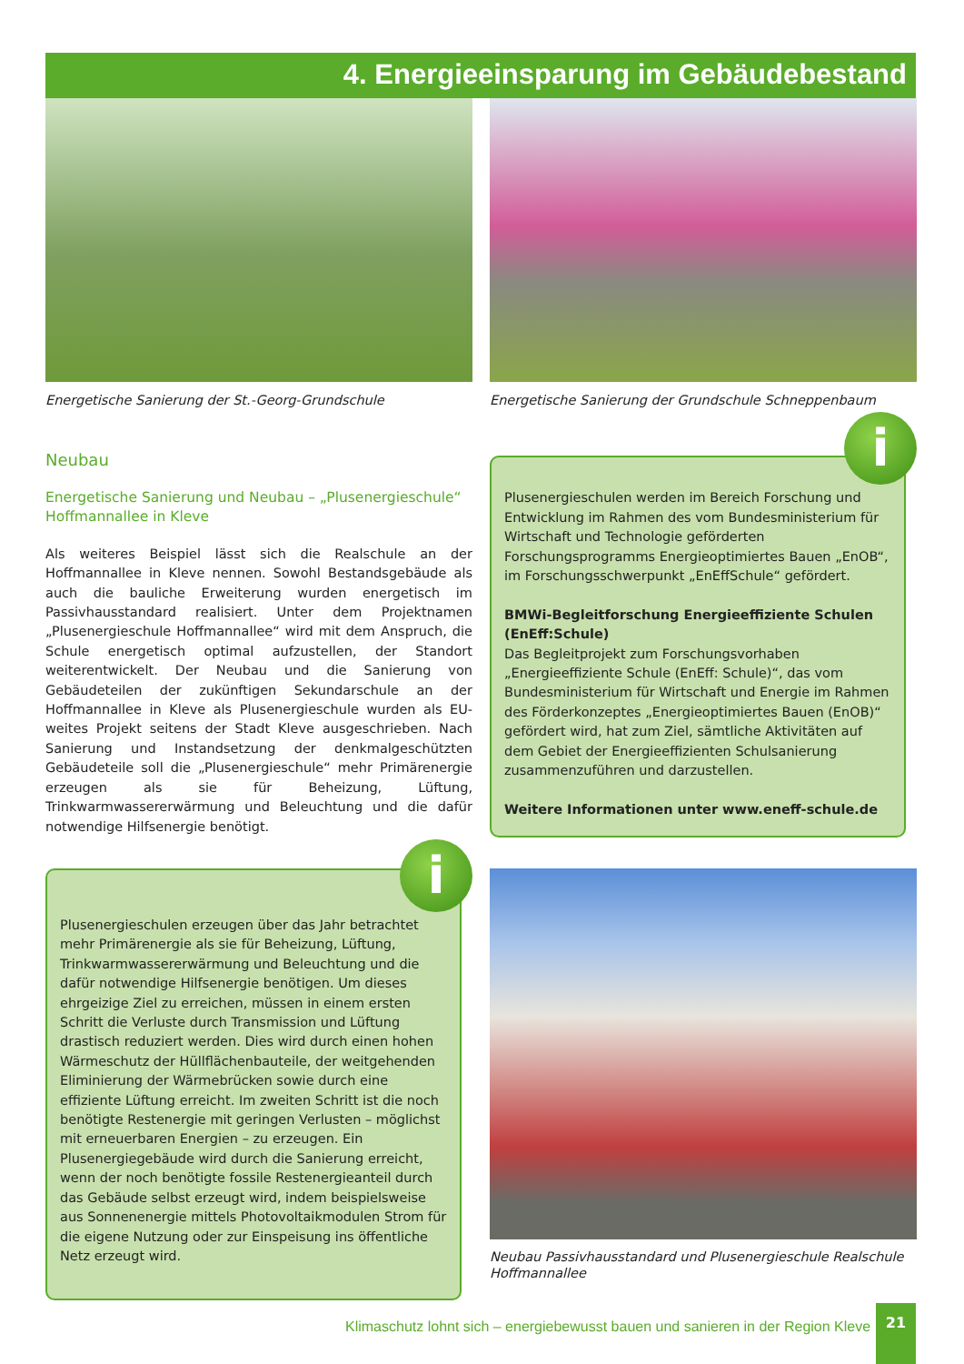4. Energieeinsparung im Gebäudebestand
Energetische Sanierung der St.-Georg-Grundschule
Neubau
Energetische Sanierung und Neubau – „Plusenergieschule“ Hoffmannallee in Kleve
Als weiteres Beispiel lässt sich die Realschule an der Hoffmannallee in Kleve nennen. Sowohl Bestandsgebäude als auch die bauliche Erweiterung wurden energetisch im Passivhausstandard realisiert. Unter dem Projektnamen „Plusenergieschule Hoffmannallee“ wird mit dem Anspruch, die Schule energetisch optimal aufzustellen, der Standort weiterentwickelt. Der Neubau und die Sanierung von Gebäudeteilen der zukünftigen Sekundarschule an der Hoffmannallee in Kleve als Plusenergieschule wurden als EU-weites Projekt seitens der Stadt Kleve ausgeschrieben. Nach Sanierung und Instandsetzung der denkmalgeschützten Gebäudeteile soll die „Plusenergieschule“ mehr Primärenergie erzeugen als sie für Beheizung, Lüftung, Trinkwarmwassererwärmung und Beleuchtung und die dafür notwendige Hilfsenergie benötigt.
Energetische Sanierung der Grundschule Schneppenbaum
i
Plusenergieschulen werden im Bereich Forschung und Entwicklung im Rahmen des vom Bundesministerium für Wirtschaft und Technologie geförderten Forschungsprogramms Energieoptimiertes Bauen „EnOB“, im Forschungsschwerpunkt „EnEffSchule“ gefördert.
BMWi-Begleitforschung Energieeffiziente Schulen (EnEff:Schule)
Das Begleitprojekt zum Forschungsvorhaben „Energieeffiziente Schule (EnEff: Schule)“, das vom Bundesministerium für Wirtschaft und Energie im Rahmen des Förderkonzeptes „Energieoptimiertes Bauen (EnOB)“ gefördert wird, hat zum Ziel, sämtliche Aktivitäten auf dem Gebiet der Energieeffizienten Schulsanierung zusammenzuführen und darzustellen.
Weitere Informationen unter www.eneff-schule.de
i
Plusenergieschulen erzeugen über das Jahr betrachtet mehr Primärenergie als sie für Beheizung, Lüftung, Trinkwarmwassererwärmung und Beleuchtung und die dafür notwendige Hilfsenergie benötigen. Um dieses ehrgeizige Ziel zu erreichen, müssen in einem ersten Schritt die Verluste durch Transmission und Lüftung drastisch reduziert werden. Dies wird durch einen hohen Wärmeschutz der Hüllflächenbauteile, der weitgehenden Eliminierung der Wärmebrücken sowie durch eine effiziente Lüftung erreicht. Im zweiten Schritt ist die noch benötigte Restenergie mit geringen Verlusten – möglichst mit erneuerbaren Energien – zu erzeugen. Ein Plusenergiegebäude wird durch die Sanierung erreicht, wenn der noch benötigte fossile Restenergieanteil durch das Gebäude selbst erzeugt wird, indem beispielsweise aus Sonnenenergie mittels Photovoltaikmodulen Strom für die eigene Nutzung oder zur Einspeisung ins öffentliche Netz erzeugt wird.
Neubau Passivhausstandard und Plusenergieschule Realschule Hoffmannallee
Klimaschutz lohnt sich – energiebewusst bauen und sanieren in der Region Kleve
21